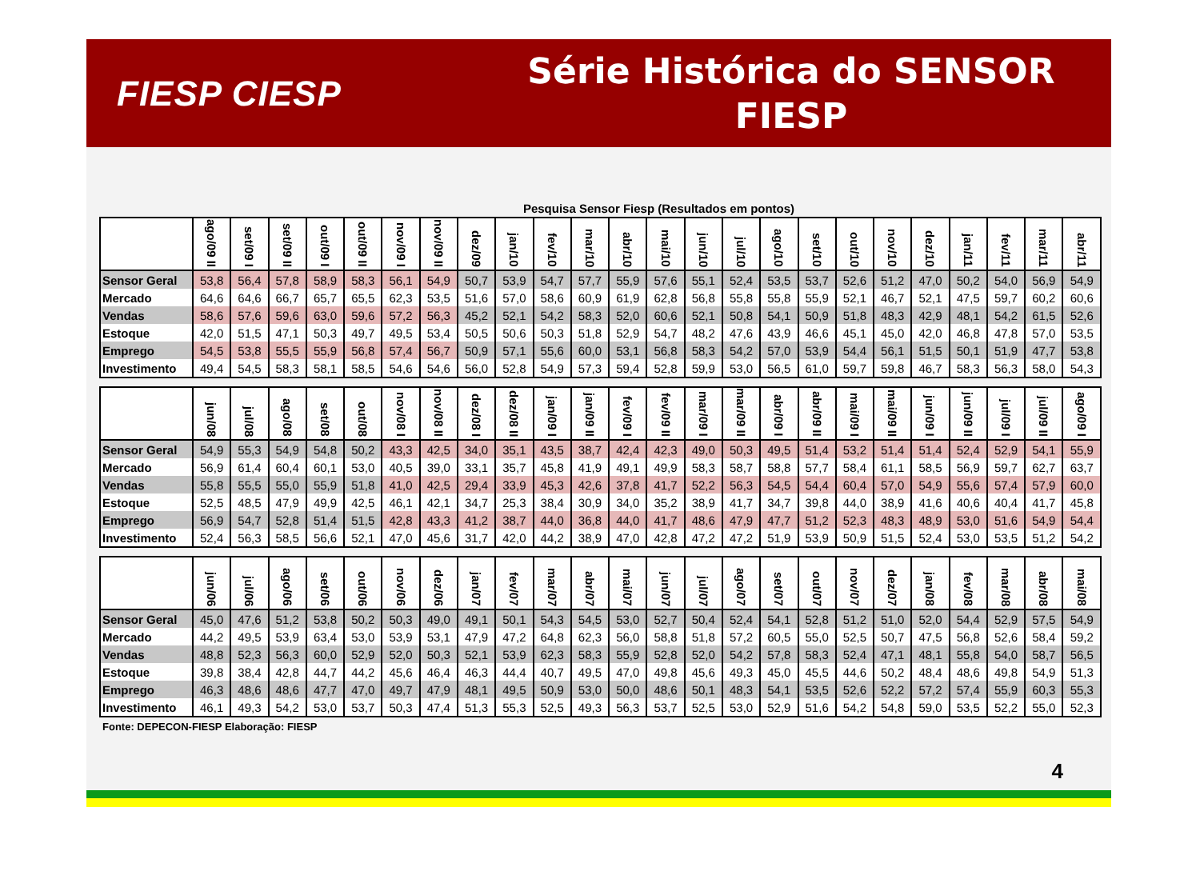FIESP CIESP
Série Histórica do SENSOR FIESP
Pesquisa Sensor Fiesp (Resultados em pontos)
| | ago/09 II | set/09 I | set/09 II | out/09 I | out/09 II | nov/09 I | nov/09 II | dez/09 | jan/10 | fev/10 | mar/10 | abr/10 | mai/10 | jun/10 | jul/10 | ago/10 | set/10 | out/10 | nov/10 | dez/10 | jan/11 | fev/11 | mar/11 | abr/11 |
| --- | --- | --- | --- | --- | --- | --- | --- | --- | --- | --- | --- | --- | --- | --- | --- | --- | --- | --- | --- | --- | --- | --- | --- | --- |
| Sensor Geral | 53,8 | 56,4 | 57,8 | 58,9 | 58,3 | 56,1 | 54,9 | 50,7 | 53,9 | 54,7 | 57,7 | 55,9 | 57,6 | 55,1 | 52,4 | 53,5 | 53,7 | 52,6 | 51,2 | 47,0 | 50,2 | 54,0 | 56,9 | 54,9 |
| Mercado | 64,6 | 64,6 | 66,7 | 65,7 | 65,5 | 62,3 | 53,5 | 51,6 | 57,0 | 58,6 | 60,9 | 61,9 | 62,8 | 56,8 | 55,8 | 55,8 | 55,9 | 52,1 | 46,7 | 52,1 | 47,5 | 59,7 | 60,2 | 60,6 |
| Vendas | 58,6 | 57,6 | 59,6 | 63,0 | 59,6 | 57,2 | 56,3 | 45,2 | 52,1 | 54,2 | 58,3 | 52,0 | 60,6 | 52,1 | 50,8 | 54,1 | 50,9 | 51,8 | 48,3 | 42,9 | 48,1 | 54,2 | 61,5 | 52,6 |
| Estoque | 42,0 | 51,5 | 47,1 | 50,3 | 49,7 | 49,5 | 53,4 | 50,5 | 50,6 | 50,3 | 51,8 | 52,9 | 54,7 | 48,2 | 47,6 | 43,9 | 46,6 | 45,1 | 45,0 | 42,0 | 46,8 | 47,8 | 57,0 | 53,5 |
| Emprego | 54,5 | 53,8 | 55,5 | 55,9 | 56,8 | 57,4 | 56,7 | 50,9 | 57,1 | 55,6 | 60,0 | 53,1 | 56,8 | 58,3 | 54,2 | 57,0 | 53,9 | 54,4 | 56,1 | 51,5 | 50,1 | 51,9 | 47,7 | 53,8 |
| Investimento | 49,4 | 54,5 | 58,3 | 58,1 | 58,5 | 54,6 | 54,6 | 56,0 | 52,8 | 54,9 | 57,3 | 59,4 | 52,8 | 59,9 | 53,0 | 56,5 | 61,0 | 59,7 | 59,8 | 46,7 | 58,3 | 56,3 | 58,0 | 54,3 |
| | jun/08 | jul/08 | ago/08 | set/08 | out/08 | nov/08 I | nov/08 II | dez/08 I | dez/08 II | jan/09 I | jan/09 II | fev/09 I | fev/09 II | mar/09 I | mar/09 II | abr/09 I | abr/09 II | mai/09 I | mai/09 II | jun/09 I | jun/09 II | jul/09 I | jul/09 II | ago/09 I |
| --- | --- | --- | --- | --- | --- | --- | --- | --- | --- | --- | --- | --- | --- | --- | --- | --- | --- | --- | --- | --- | --- | --- | --- | --- |
| Sensor Geral | 54,9 | 55,3 | 54,9 | 54,8 | 50,2 | 43,3 | 42,5 | 34,0 | 35,1 | 43,5 | 38,7 | 42,4 | 42,3 | 49,0 | 50,3 | 49,5 | 51,4 | 53,2 | 51,4 | 51,4 | 52,4 | 52,9 | 54,1 | 55,9 |
| Mercado | 56,9 | 61,4 | 60,4 | 60,1 | 53,0 | 40,5 | 39,0 | 33,1 | 35,7 | 45,8 | 41,9 | 49,1 | 49,9 | 58,3 | 58,7 | 58,8 | 57,7 | 58,4 | 61,1 | 58,5 | 56,9 | 59,7 | 62,7 | 63,7 |
| Vendas | 55,8 | 55,5 | 55,0 | 55,9 | 51,8 | 41,0 | 42,5 | 29,4 | 33,9 | 45,3 | 42,6 | 37,8 | 41,7 | 52,2 | 56,3 | 54,5 | 54,4 | 60,4 | 57,0 | 54,9 | 55,6 | 57,4 | 57,9 | 60,0 |
| Estoque | 52,5 | 48,5 | 47,9 | 49,9 | 42,5 | 46,1 | 42,1 | 34,7 | 25,3 | 38,4 | 30,9 | 34,0 | 35,2 | 38,9 | 41,7 | 34,7 | 39,8 | 44,0 | 38,9 | 41,6 | 40,6 | 40,4 | 41,7 | 45,8 |
| Emprego | 56,9 | 54,7 | 52,8 | 51,4 | 51,5 | 42,8 | 43,3 | 41,2 | 38,7 | 44,0 | 36,8 | 44,0 | 41,7 | 48,6 | 47,9 | 47,7 | 51,2 | 52,3 | 48,3 | 48,9 | 53,0 | 51,6 | 54,9 | 54,4 |
| Investimento | 52,4 | 56,3 | 58,5 | 56,6 | 52,1 | 47,0 | 45,6 | 31,7 | 42,0 | 44,2 | 38,9 | 47,0 | 42,8 | 47,2 | 47,2 | 51,9 | 53,9 | 50,9 | 51,5 | 52,4 | 53,0 | 53,5 | 51,2 | 54,2 |
| | jun/06 | jul/06 | ago/06 | set/06 | out/06 | nov/06 | dez/06 | jan/07 | fev/07 | mar/07 | abr/07 | mai/07 | jun/07 | jul/07 | ago/07 | set/07 | out/07 | nov/07 | dez/07 | jan/08 | fev/08 | mar/08 | abr/08 | mai/08 |
| --- | --- | --- | --- | --- | --- | --- | --- | --- | --- | --- | --- | --- | --- | --- | --- | --- | --- | --- | --- | --- | --- | --- | --- | --- |
| Sensor Geral | 45,0 | 47,6 | 51,2 | 53,8 | 50,2 | 50,3 | 49,0 | 49,1 | 50,1 | 54,3 | 54,5 | 53,0 | 52,7 | 50,4 | 52,4 | 54,1 | 52,8 | 51,2 | 51,0 | 52,0 | 54,4 | 52,9 | 57,5 | 54,9 |
| Mercado | 44,2 | 49,5 | 53,9 | 63,4 | 53,0 | 53,9 | 53,1 | 47,9 | 47,2 | 64,8 | 62,3 | 56,0 | 58,8 | 51,8 | 57,2 | 60,5 | 55,0 | 52,5 | 50,7 | 47,5 | 56,8 | 52,6 | 58,4 | 59,2 |
| Vendas | 48,8 | 52,3 | 56,3 | 60,0 | 52,9 | 52,0 | 50,3 | 52,1 | 53,9 | 62,3 | 58,3 | 55,9 | 52,8 | 52,0 | 54,2 | 57,8 | 58,3 | 52,4 | 47,1 | 48,1 | 55,8 | 54,0 | 58,7 | 56,5 |
| Estoque | 39,8 | 38,4 | 42,8 | 44,7 | 44,2 | 45,6 | 46,4 | 46,3 | 44,4 | 40,7 | 49,5 | 47,0 | 49,8 | 45,6 | 49,3 | 45,0 | 45,5 | 44,6 | 50,2 | 48,4 | 48,6 | 49,8 | 54,9 | 51,3 |
| Emprego | 46,3 | 48,6 | 48,6 | 47,7 | 47,0 | 49,7 | 47,9 | 48,1 | 49,5 | 50,9 | 53,0 | 50,0 | 48,6 | 50,1 | 48,3 | 54,1 | 53,5 | 52,6 | 52,2 | 57,2 | 57,4 | 55,9 | 60,3 | 55,3 |
| Investimento | 46,1 | 49,3 | 54,2 | 53,0 | 53,7 | 50,3 | 47,4 | 51,3 | 55,3 | 52,5 | 49,3 | 56,3 | 53,7 | 52,5 | 53,0 | 52,9 | 51,6 | 54,2 | 54,8 | 59,0 | 53,5 | 52,2 | 55,0 | 52,3 |
Fonte: DEPECON-FIESP Elaboração: FIESP
4